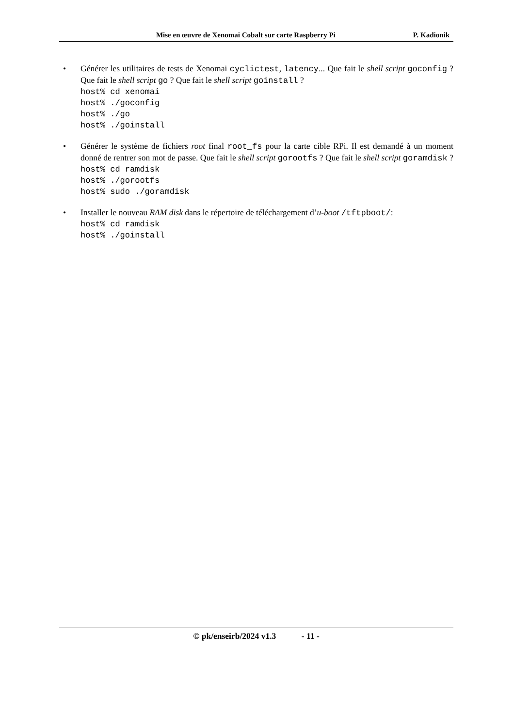Mise en œuvre de Xenomai Cobalt sur carte Raspberry Pi P. Kadionik
• Générer les utilitaires de tests de Xenomai cyclictest, latency... Que fait le shell script goconfig ? Que fait le shell script go ? Que fait le shell script goinstall ?
host% cd xenomai
host% ./goconfig
host% ./go
host% ./goinstall
• Générer le système de fichiers root final root_fs pour la carte cible RPi. Il est demandé à un moment donné de rentrer son mot de passe. Que fait le shell script gorootfs ? Que fait le shell script goramdisk ?
host% cd ramdisk
host% ./gorootfs
host% sudo ./goramdisk
• Installer le nouveau RAM disk dans le répertoire de téléchargement d’u-boot /tftpboot/:
host% cd ramdisk
host% ./goinstall
© pk/enseirb/2024 v1.3 - 11 -